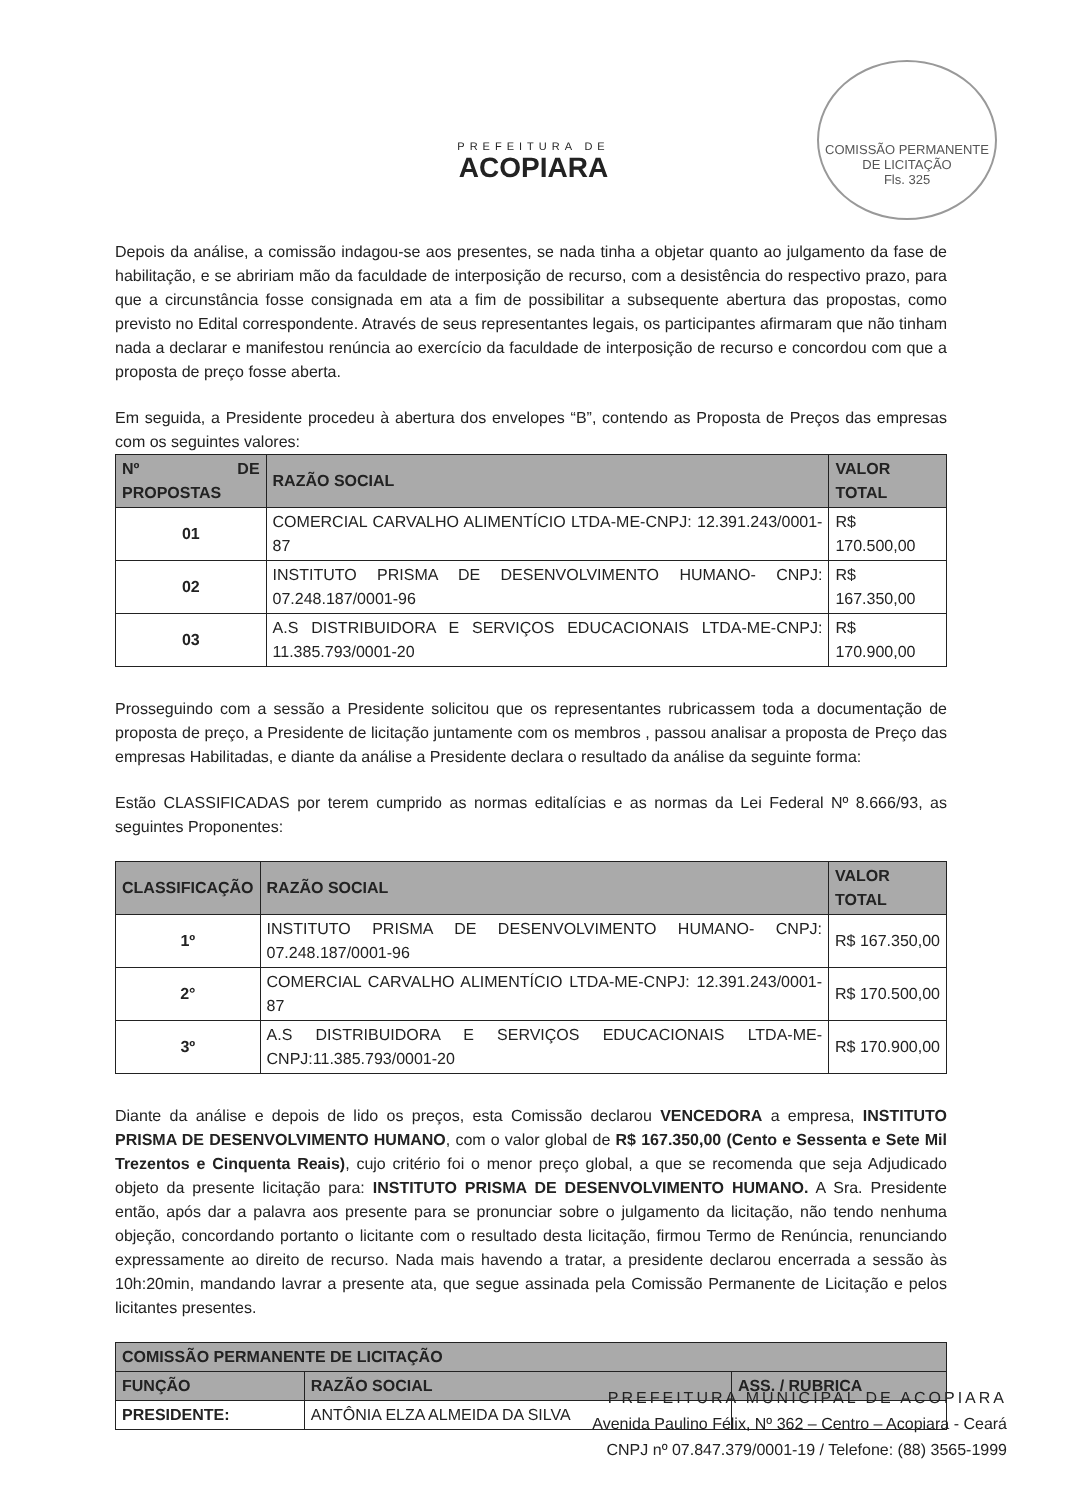COMISSÃO PERMANENTE DE LICITAÇÃO
Fls. 325
PREFEITURA DE
ACOPIARA
Depois da análise, a comissão indagou-se aos presentes, se nada tinha a objetar quanto ao julgamento da fase de habilitação, e se abririam mão da faculdade de interposição de recurso, com a desistência do respectivo prazo, para que a circunstância fosse consignada em ata a fim de possibilitar a subsequente abertura das propostas, como previsto no Edital correspondente. Através de seus representantes legais, os participantes afirmaram que não tinham nada a declarar e manifestou renúncia ao exercício da faculdade de interposição de recurso e concordou com que a proposta de preço fosse aberta.
Em seguida, a Presidente procedeu à abertura dos envelopes “B”, contendo as Proposta de Preços das empresas com os seguintes valores:
| Nº DE PROPOSTAS | RAZÃO SOCIAL | VALOR TOTAL |
| --- | --- | --- |
| 01 | COMERCIAL CARVALHO ALIMENTÍCIO LTDA-ME-CNPJ: 12.391.243/0001-87 | R$ 170.500,00 |
| 02 | INSTITUTO PRISMA DE DESENVOLVIMENTO HUMANO- CNPJ: 07.248.187/0001-96 | R$ 167.350,00 |
| 03 | A.S DISTRIBUIDORA E SERVIÇOS EDUCACIONAIS LTDA-ME-CNPJ: 11.385.793/0001-20 | R$ 170.900,00 |
Prosseguindo com a sessão a Presidente solicitou que os representantes rubricassem toda a documentação de proposta de preço, a Presidente de licitação juntamente com os membros , passou analisar a proposta de Preço das empresas Habilitadas, e diante da análise a Presidente declara o resultado da análise da seguinte forma:
Estão CLASSIFICADAS por terem cumprido as normas editalícias e as normas da Lei Federal Nº 8.666/93, as seguintes Proponentes:
| CLASSIFICAÇÃO | RAZÃO SOCIAL | VALOR TOTAL |
| --- | --- | --- |
| 1º | INSTITUTO PRISMA DE DESENVOLVIMENTO HUMANO- CNPJ: 07.248.187/0001-96 | R$ 167.350,00 |
| 2° | COMERCIAL CARVALHO ALIMENTÍCIO LTDA-ME-CNPJ: 12.391.243/0001-87 | R$ 170.500,00 |
| 3º | A.S DISTRIBUIDORA E SERVIÇOS EDUCACIONAIS LTDA-ME-CNPJ:11.385.793/0001-20 | R$ 170.900,00 |
Diante da análise e depois de lido os preços, esta Comissão declarou VENCEDORA a empresa, INSTITUTO PRISMA DE DESENVOLVIMENTO HUMANO, com o valor global de R$ 167.350,00 (Cento e Sessenta e Sete Mil Trezentos e Cinquenta Reais), cujo critério foi o menor preço global, a que se recomenda que seja Adjudicado objeto da presente licitação para: INSTITUTO PRISMA DE DESENVOLVIMENTO HUMANO. A Sra. Presidente então, após dar a palavra aos presente para se pronunciar sobre o julgamento da licitação, não tendo nenhuma objeção, concordando portanto o licitante com o resultado desta licitação, firmou Termo de Renúncia, renunciando expressamente ao direito de recurso. Nada mais havendo a tratar, a presidente declarou encerrada a sessão às 10h:20min, mandando lavrar a presente ata, que segue assinada pela Comissão Permanente de Licitação e pelos licitantes presentes.
| COMISSÃO PERMANENTE DE LICITAÇÃO | | |
| --- | --- | --- |
| FUNÇÃO | RAZÃO SOCIAL | ASS. / RUBRICA |
| PRESIDENTE: | ANTÔNIA ELZA ALMEIDA DA SILVA | |
PREFEITURA MUNICIPAL DE ACOPIARA
Avenida Paulino Félix, Nº 362 – Centro – Acopiara - Ceará
CNPJ nº 07.847.379/0001-19 / Telefone: (88) 3565-1999